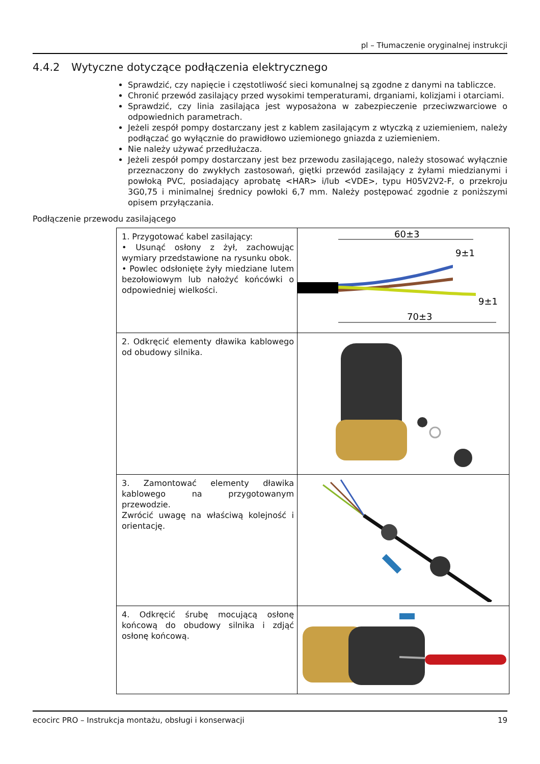pl – Tłumaczenie oryginalnej instrukcji
4.4.2 Wytyczne dotyczące podłączenia elektrycznego
Sprawdzić, czy napięcie i częstotliwość sieci komunalnej są zgodne z danymi na tabliczce.
Chronić przewód zasilający przed wysokimi temperaturami, drganiami, kolizjami i otarciami.
Sprawdzić, czy linia zasilająca jest wyposażona w zabezpieczenie przeciwzwarciowe o odpowiednich parametrach.
Jeżeli zespół pompy dostarczany jest z kablem zasilającym z wtyczką z uziemieniem, należy podłączać go wyłącznie do prawidłowo uziemionego gniazda z uziemieniem.
Nie należy używać przedłużacza.
Jeżeli zespół pompy dostarczany jest bez przewodu zasilającego, należy stosować wyłącznie przeznaczony do zwykłych zastosowań, giętki przewód zasilający z żyłami miedzianymi i powłoką PVC, posiadający aprobatę <HAR> i/lub <VDE>, typu H05V2V2-F, o przekroju 3G0,75 i minimalnej średnicy powłoki 6,7 mm. Należy postępować zgodnie z poniższymi opisem przyłączania.
Podłączenie przewodu zasilającego
| 1. Przygotować kabel zasilający: • Usunąć osłony z żył, zachowując wymiary przedstawione na rysunku obok. • Powlec odsłonięte żyły miedziane lutem bezołowiowym lub nałożyć końcówki o odpowiedniej wielkości. | 60±3 70±3 9±1 9±1 |
| 2. Odkręcić elementy dławika kablowego od obudowy silnika. | |
| 3. Zamontować elementy dławika kablowego na przygotowanym przewodzie. Zwrócić uwagę na właściwą kolejność i orientację. | |
| 4. Odkręcić śrubę mocującą osłonę końcową do obudowy silnika i zdjąć osłonę końcową. | |
ecocirc PRO – Instrukcja montażu, obsługi i konserwacji 19